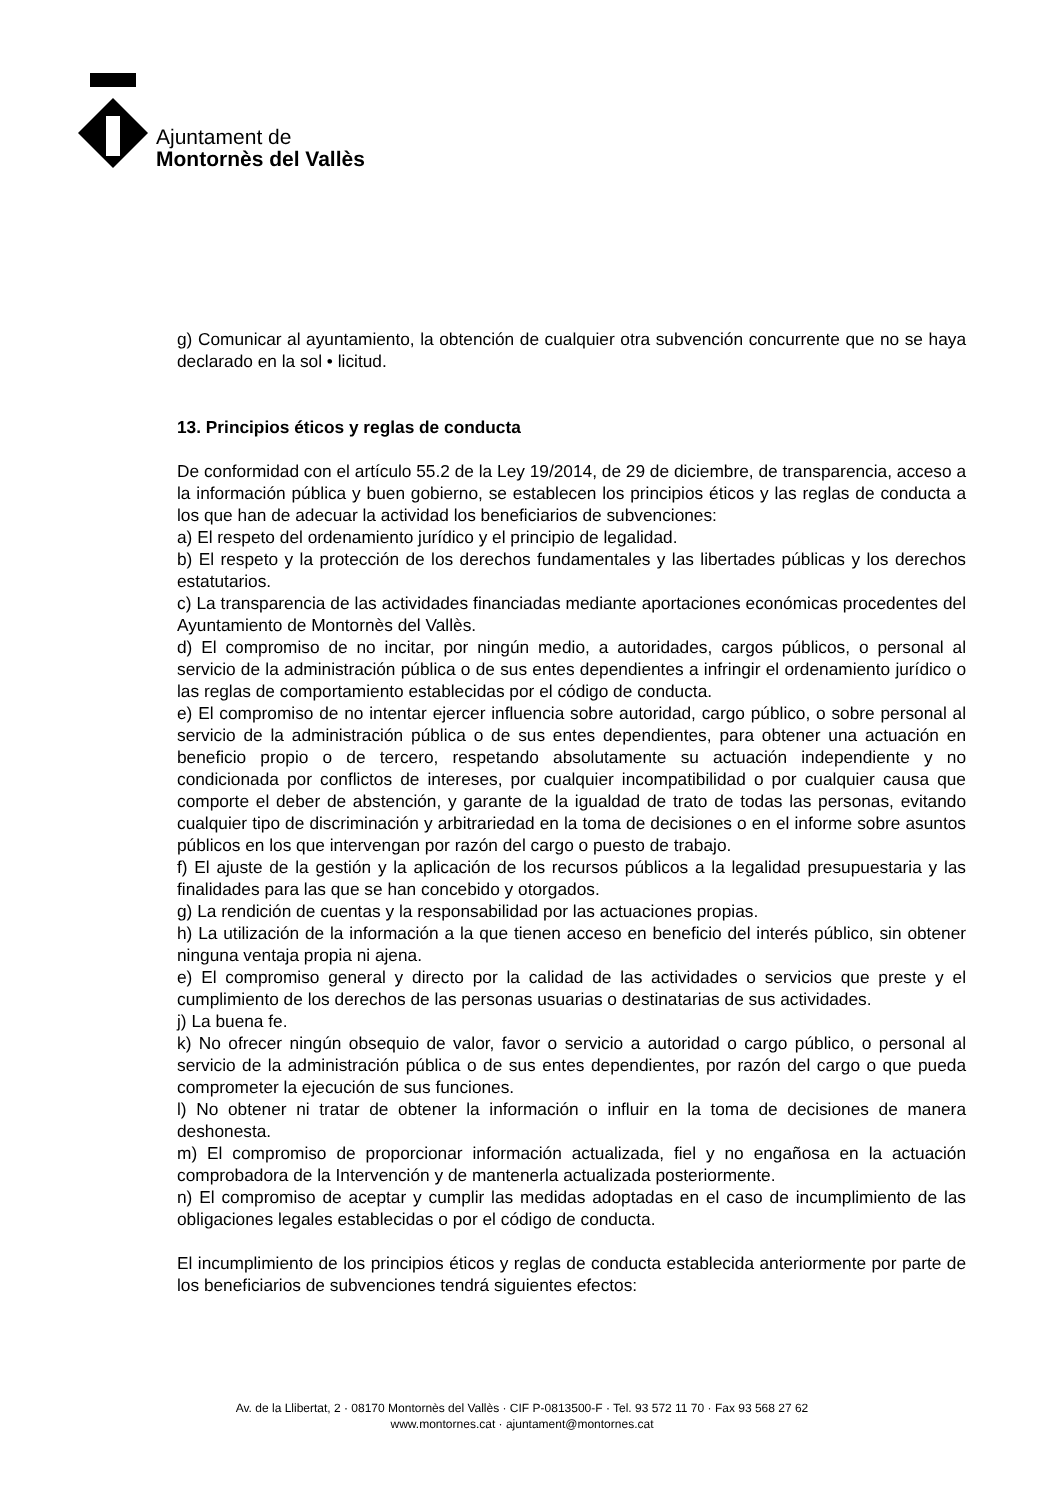Ajuntament de
Montornès del Vallès
g) Comunicar al ayuntamiento, la obtención de cualquier otra subvención concurrente que no se haya declarado en la sol • licitud.
13. Principios éticos y reglas de conducta
De conformidad con el artículo 55.2 de la Ley 19/2014, de 29 de diciembre, de transparencia, acceso a la información pública y buen gobierno, se establecen los principios éticos y las reglas de conducta a los que han de adecuar la actividad los beneficiarios de subvenciones:
a) El respeto del ordenamiento jurídico y el principio de legalidad.
b) El respeto y la protección de los derechos fundamentales y las libertades públicas y los derechos estatutarios.
c) La transparencia de las actividades financiadas mediante aportaciones económicas procedentes del Ayuntamiento de Montornès del Vallès.
d) El compromiso de no incitar, por ningún medio, a autoridades, cargos públicos, o personal al servicio de la administración pública o de sus entes dependientes a infringir el ordenamiento jurídico o las reglas de comportamiento establecidas por el código de conducta.
e) El compromiso de no intentar ejercer influencia sobre autoridad, cargo público, o sobre personal al servicio de la administración pública o de sus entes dependientes, para obtener una actuación en beneficio propio o de tercero, respetando absolutamente su actuación independiente y no condicionada por conflictos de intereses, por cualquier incompatibilidad o por cualquier causa que comporte el deber de abstención, y garante de la igualdad de trato de todas las personas, evitando cualquier tipo de discriminación y arbitrariedad en la toma de decisiones o en el informe sobre asuntos públicos en los que intervengan por razón del cargo o puesto de trabajo.
f) El ajuste de la gestión y la aplicación de los recursos públicos a la legalidad presupuestaria y las finalidades para las que se han concebido y otorgados.
g) La rendición de cuentas y la responsabilidad por las actuaciones propias.
h) La utilización de la información a la que tienen acceso en beneficio del interés público, sin obtener ninguna ventaja propia ni ajena.
e) El compromiso general y directo por la calidad de las actividades o servicios que preste y el cumplimiento de los derechos de las personas usuarias o destinatarias de sus actividades.
j) La buena fe.
k) No ofrecer ningún obsequio de valor, favor o servicio a autoridad o cargo público, o personal al servicio de la administración pública o de sus entes dependientes, por razón del cargo o que pueda comprometer la ejecución de sus funciones.
l) No obtener ni tratar de obtener la información o influir en la toma de decisiones de manera deshonesta.
m) El compromiso de proporcionar información actualizada, fiel y no engañosa en la actuación comprobadora de la Intervención y de mantenerla actualizada posteriormente.
n) El compromiso de aceptar y cumplir las medidas adoptadas en el caso de incumplimiento de las obligaciones legales establecidas o por el código de conducta.
El incumplimiento de los principios éticos y reglas de conducta establecida anteriormente por parte de los beneficiarios de subvenciones tendrá siguientes efectos:
Av. de la Llibertat, 2 · 08170 Montornès del Vallès · CIF P-0813500-F · Tel. 93 572 11 70 · Fax 93 568 27 62
www.montornes.cat · ajuntament@montornes.cat